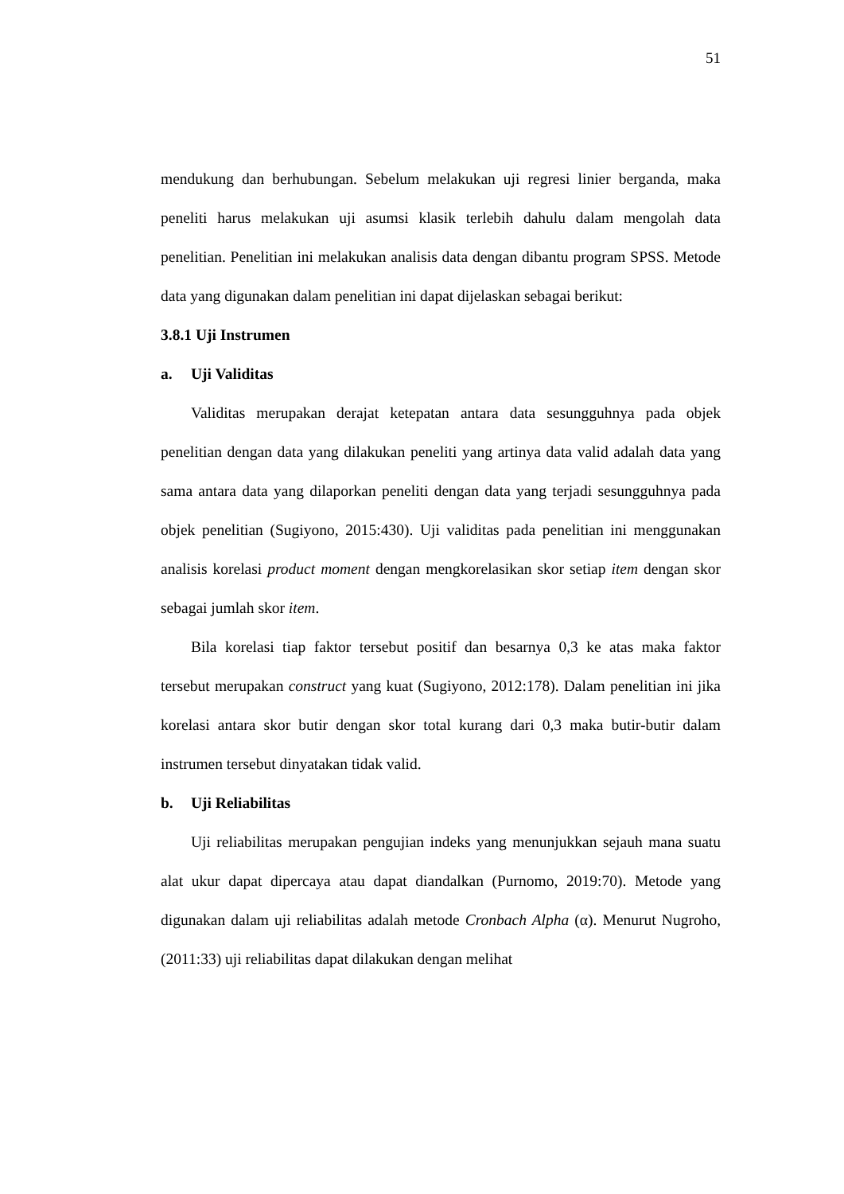51
mendukung dan berhubungan. Sebelum melakukan uji regresi linier berganda, maka peneliti harus melakukan uji asumsi klasik terlebih dahulu dalam mengolah data penelitian. Penelitian ini melakukan analisis data dengan dibantu program SPSS. Metode data yang digunakan dalam penelitian ini dapat dijelaskan sebagai berikut:
3.8.1 Uji Instrumen
a. Uji Validitas
Validitas merupakan derajat ketepatan antara data sesungguhnya pada objek penelitian dengan data yang dilakukan peneliti yang artinya data valid adalah data yang sama antara data yang dilaporkan peneliti dengan data yang terjadi sesungguhnya pada objek penelitian (Sugiyono, 2015:430). Uji validitas pada penelitian ini menggunakan analisis korelasi product moment dengan mengkorelasikan skor setiap item dengan skor sebagai jumlah skor item.
Bila korelasi tiap faktor tersebut positif dan besarnya 0,3 ke atas maka faktor tersebut merupakan construct yang kuat (Sugiyono, 2012:178). Dalam penelitian ini jika korelasi antara skor butir dengan skor total kurang dari 0,3 maka butir-butir dalam instrumen tersebut dinyatakan tidak valid.
b. Uji Reliabilitas
Uji reliabilitas merupakan pengujian indeks yang menunjukkan sejauh mana suatu alat ukur dapat dipercaya atau dapat diandalkan (Purnomo, 2019:70). Metode yang digunakan dalam uji reliabilitas adalah metode Cronbach Alpha (α). Menurut Nugroho, (2011:33) uji reliabilitas dapat dilakukan dengan melihat